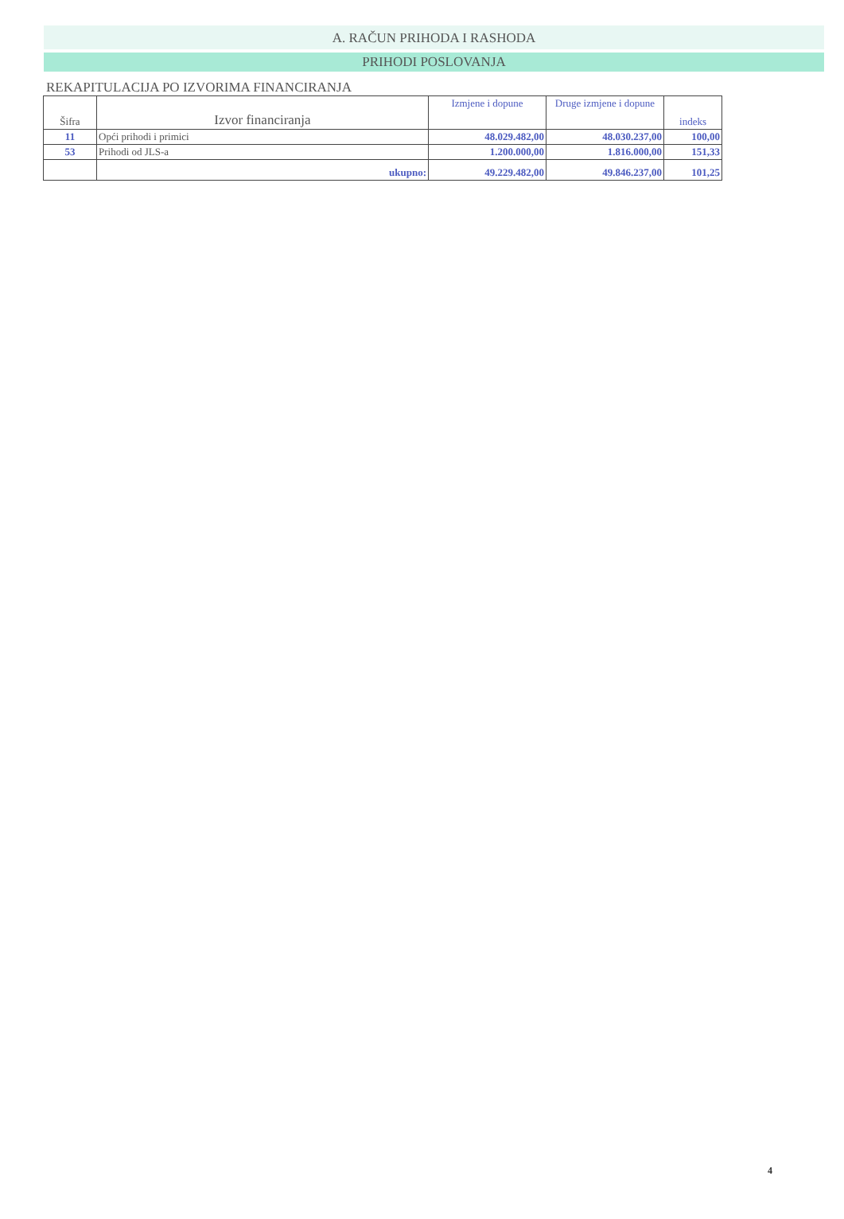A. RAČUN PRIHODA I RASHODA
PRIHODI POSLOVANJA
REKAPITULACIJA PO IZVORIMA FINANCIRANJA
| Šifra | Izvor financiranja | Izmjene i dopune | Druge izmjene i dopune | indeks |
| --- | --- | --- | --- | --- |
| 11 | Opći prihodi i primici | 48.029.482,00 | 48.030.237,00 | 100,00 |
| 53 | Prihodi od JLS-a | 1.200.000,00 | 1.816.000,00 | 151,33 |
| | ukupno: | 49.229.482,00 | 49.846.237,00 | 101,25 |
4